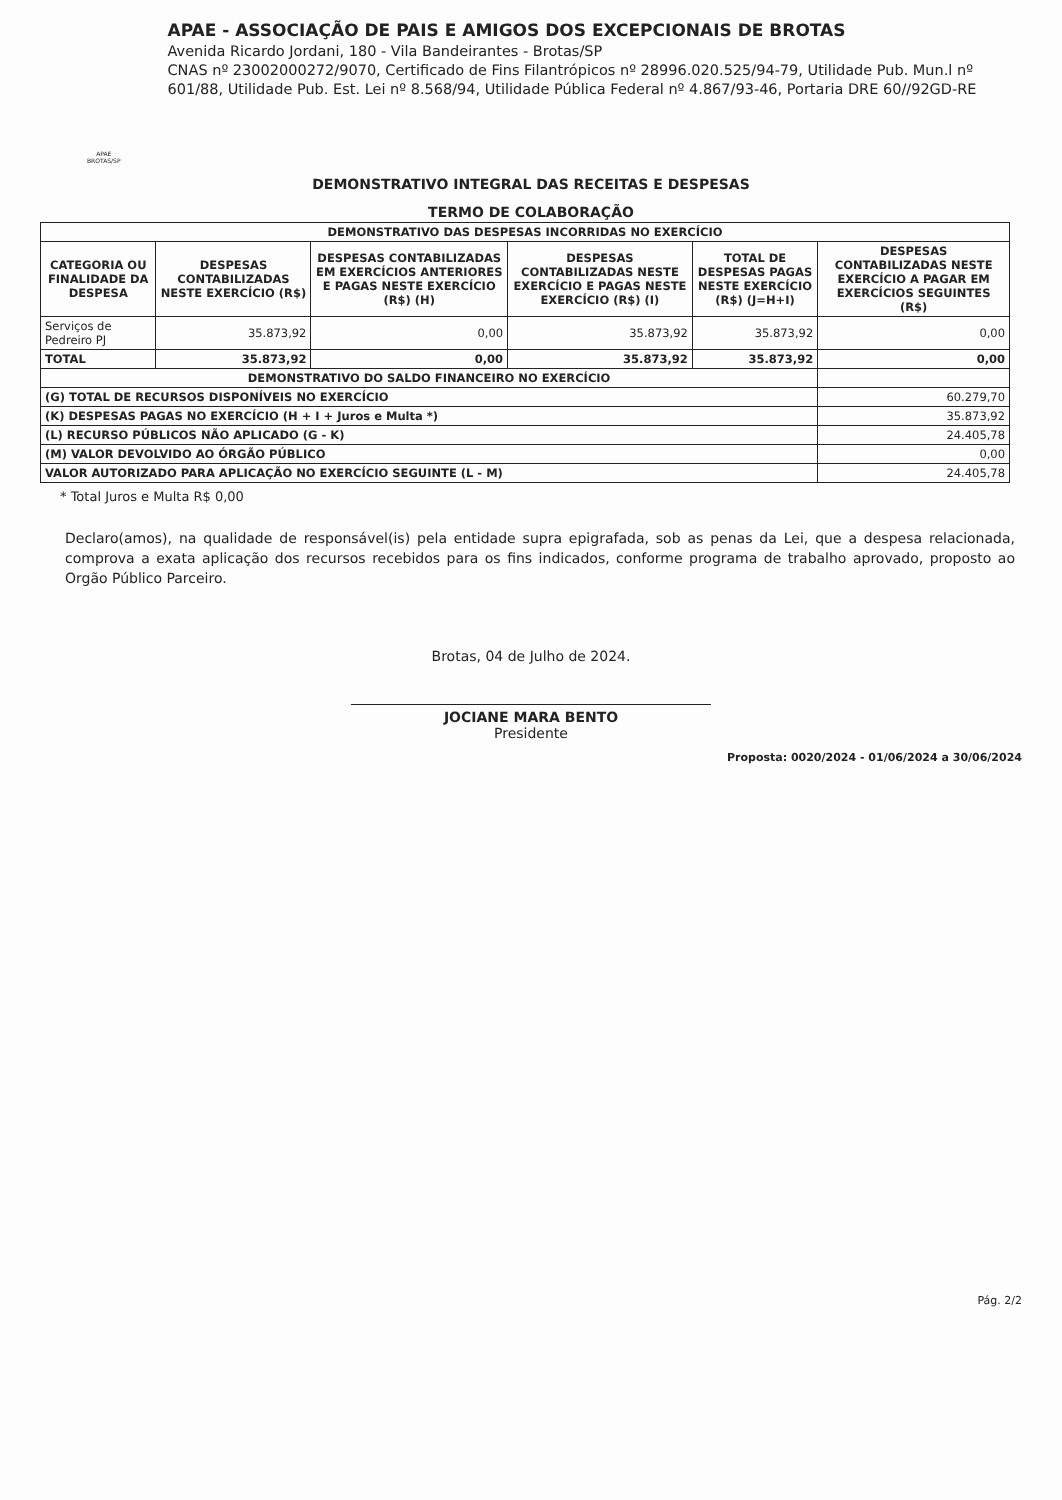APAE BROTAS/SP
APAE - ASSOCIAÇÃO DE PAIS E AMIGOS DOS EXCEPCIONAIS DE BROTAS
Avenida Ricardo Jordani, 180 - Vila Bandeirantes - Brotas/SP
CNAS nº 23002000272/9070, Certificado de Fins Filantrópicos nº 28996.020.525/94-79, Utilidade Pub. Mun.l nº 601/88, Utilidade Pub. Est. Lei nº 8.568/94, Utilidade Pública Federal nº 4.867/93-46, Portaria DRE 60//92GD-RE
DEMONSTRATIVO INTEGRAL DAS RECEITAS E DESPESAS
TERMO DE COLABORAÇÃO
| DEMONSTRATIVO DAS DESPESAS INCORRIDAS NO EXERCÍCIO | | | | | |
| --- | --- | --- | --- | --- | --- |
| CATEGORIA OU FINALIDADE DA DESPESA | DESPESAS CONTABILIZADAS NESTE EXERCÍCIO (R$) | DESPESAS CONTABILIZADAS EM EXERCÍCIOS ANTERIORES E PAGAS NESTE EXERCÍCIO (R$) (H) | DESPESAS CONTABILIZADAS NESTE EXERCÍCIO E PAGAS NESTE EXERCÍCIO (R$) (I) | TOTAL DE DESPESAS PAGAS NESTE EXERCÍCIO (R$) (J=H+I) | DESPESAS CONTABILIZADAS NESTE EXERCÍCIO A PAGAR EM EXERCÍCIOS SEGUINTES (R$) |
| Serviços de Pedreiro PJ | 35.873,92 | 0,00 | 35.873,92 | 35.873,92 | 0,00 |
| TOTAL | 35.873,92 | 0,00 | 35.873,92 | 35.873,92 | 0,00 |
| DEMONSTRATIVO DO SALDO FINANCEIRO NO EXERCÍCIO | | | | | |
| (G) TOTAL DE RECURSOS DISPONÍVEIS NO EXERCÍCIO | | | | | 60.279,70 |
| (K) DESPESAS PAGAS NO EXERCÍCIO (H + I + Juros e Multa *) | | | | | 35.873,92 |
| (L) RECURSO PÚBLICOS NÃO APLICADO (G - K) | | | | | 24.405,78 |
| (M) VALOR DEVOLVIDO AO ÓRGÃO PÚBLICO | | | | | 0,00 |
| VALOR AUTORIZADO PARA APLICAÇÃO NO EXERCÍCIO SEGUINTE (L - M) | | | | | 24.405,78 |
* Total Juros e Multa R$ 0,00
Declaro(amos), na qualidade de responsável(is) pela entidade supra epigrafada, sob as penas da Lei, que a despesa relacionada, comprova a exata aplicação dos recursos recebidos para os fins indicados, conforme programa de trabalho aprovado, proposto ao Orgão Público Parceiro.
Brotas, 04 de Julho de 2024.
JOCIANE MARA BENTO
Presidente
Proposta: 0020/2024 - 01/06/2024 a 30/06/2024
Pág. 2/2